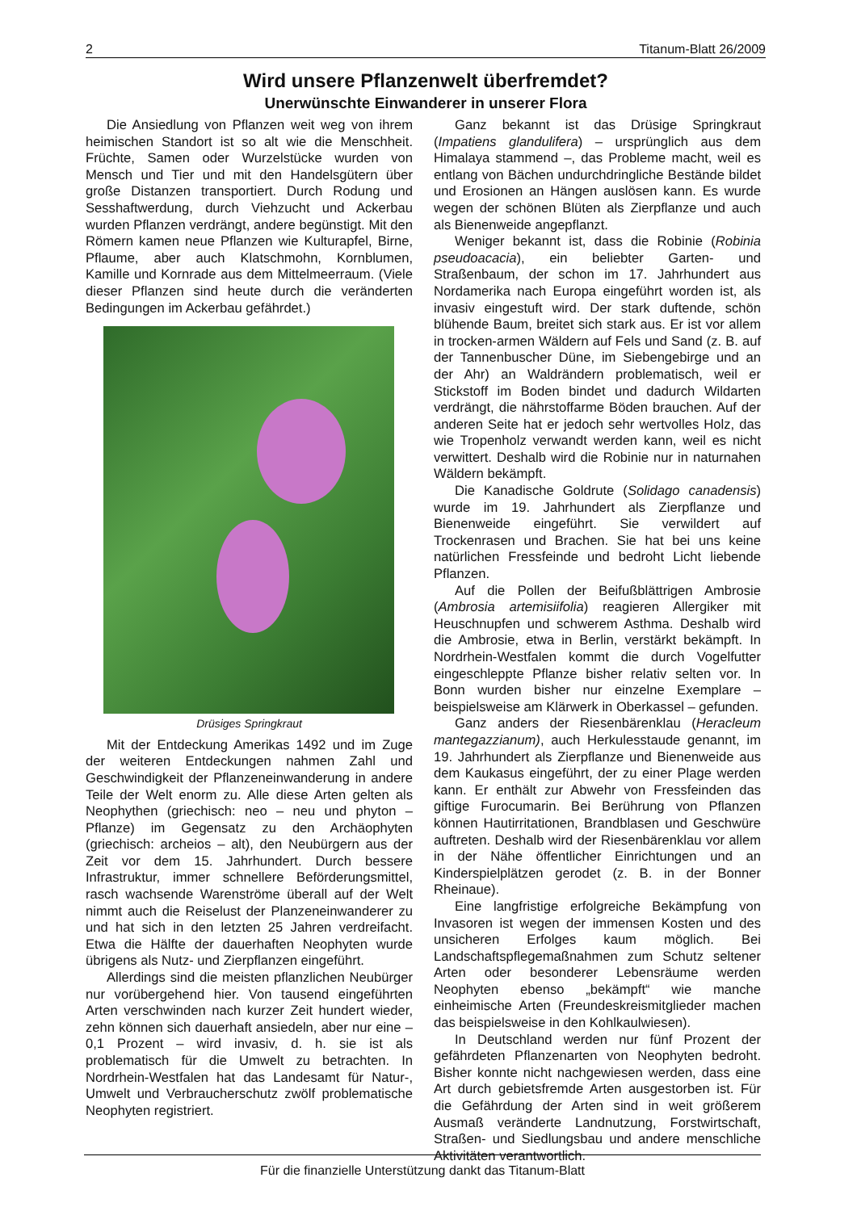2 Titanum-Blatt 26/2009
Wird unsere Pflanzenwelt überfremdet?
Unerwünschte Einwanderer in unserer Flora
Die Ansiedlung von Pflanzen weit weg von ihrem heimischen Standort ist so alt wie die Menschheit. Früchte, Samen oder Wurzelstücke wurden von Mensch und Tier und mit den Handelsgütern über große Distanzen transportiert. Durch Rodung und Sesshaftwerdung, durch Viehzucht und Ackerbau wurden Pflanzen verdrängt, andere begünstigt. Mit den Römern kamen neue Pflanzen wie Kulturapfel, Birne, Pflaume, aber auch Klatschmohn, Kornblumen, Kamille und Kornrade aus dem Mittelmeerraum. (Viele dieser Pflanzen sind heute durch die veränderten Bedingungen im Ackerbau gefährdet.)
Drüsiges Springkraut
Mit der Entdeckung Amerikas 1492 und im Zuge der weiteren Entdeckungen nahmen Zahl und Geschwindigkeit der Pflanzeneinwanderung in andere Teile der Welt enorm zu. Alle diese Arten gelten als Neophythen (griechisch: neo – neu und phyton – Pflanze) im Gegensatz zu den Archäophyten (griechisch: archeios – alt), den Neubürgern aus der Zeit vor dem 15. Jahrhundert. Durch bessere Infrastruktur, immer schnellere Beförderungsmittel, rasch wachsende Warenströme überall auf der Welt nimmt auch die Reiselust der Planzeneinwanderer zu und hat sich in den letzten 25 Jahren verdreifacht. Etwa die Hälfte der dauerhaften Neophyten wurde übrigens als Nutz- und Zierpflanzen eingeführt.
Allerdings sind die meisten pflanzlichen Neubürger nur vorübergehend hier. Von tausend eingeführten Arten verschwinden nach kurzer Zeit hundert wieder, zehn können sich dauerhaft ansiedeln, aber nur eine – 0,1 Prozent – wird invasiv, d. h. sie ist als problematisch für die Umwelt zu betrachten. In Nordrhein-Westfalen hat das Landesamt für Natur-, Umwelt und Verbraucherschutz zwölf problematische Neophyten registriert.
Ganz bekannt ist das Drüsige Springkraut (Impatiens glandulifera) – ursprünglich aus dem Himalaya stammend –, das Probleme macht, weil es entlang von Bächen undurchdringliche Bestände bildet und Erosionen an Hängen auslösen kann. Es wurde wegen der schönen Blüten als Zierpflanze und auch als Bienenweide angepflanzt.
Weniger bekannt ist, dass die Robinie (Robinia pseudoacacia), ein beliebter Garten- und Straßenbaum, der schon im 17. Jahrhundert aus Nordamerika nach Europa eingeführt worden ist, als invasiv eingestuft wird. Der stark duftende, schön blühende Baum, breitet sich stark aus. Er ist vor allem in trocken-armen Wäldern auf Fels und Sand (z. B. auf der Tannenbuscher Düne, im Siebengebirge und an der Ahr) an Waldrändern problematisch, weil er Stickstoff im Boden bindet und dadurch Wildarten verdrängt, die nährstoffarme Böden brauchen. Auf der anderen Seite hat er jedoch sehr wertvolles Holz, das wie Tropenholz verwandt werden kann, weil es nicht verwittert. Deshalb wird die Robinie nur in naturnahen Wäldern bekämpft.
Die Kanadische Goldrute (Solidago canadensis) wurde im 19. Jahrhundert als Zierpflanze und Bienenweide eingeführt. Sie verwildert auf Trockenrasen und Brachen. Sie hat bei uns keine natürlichen Fressfeinde und bedroht Licht liebende Pflanzen.
Auf die Pollen der Beifußblättrigen Ambrosie (Ambrosia artemisiifolia) reagieren Allergiker mit Heuschnupfen und schwerem Asthma. Deshalb wird die Ambrosie, etwa in Berlin, verstärkt bekämpft. In Nordrhein-Westfalen kommt die durch Vogelfutter eingeschleppte Pflanze bisher relativ selten vor. In Bonn wurden bisher nur einzelne Exemplare – beispielsweise am Klärwerk in Oberkassel – gefunden.
Ganz anders der Riesenbärenklau (Heracleum mantegazzianum), auch Herkulesstaude genannt, im 19. Jahrhundert als Zierpflanze und Bienenweide aus dem Kaukasus eingeführt, der zu einer Plage werden kann. Er enthält zur Abwehr von Fressfeinden das giftige Furocumarin. Bei Berührung von Pflanzen können Hautirritationen, Brandblasen und Geschwüre auftreten. Deshalb wird der Riesenbärenklau vor allem in der Nähe öffentlicher Einrichtungen und an Kinderspielplätzen gerodet (z. B. in der Bonner Rheinaue).
Eine langfristige erfolgreiche Bekämpfung von Invasoren ist wegen der immensen Kosten und des unsicheren Erfolges kaum möglich. Bei Landschaftspflegemaßnahmen zum Schutz seltener Arten oder besonderer Lebensräume werden Neophyten ebenso „bekämpft“ wie manche einheimische Arten (Freundeskreismitglieder machen das beispielsweise in den Kohlkaulwiesen).
In Deutschland werden nur fünf Prozent der gefährdeten Pflanzenarten von Neophyten bedroht. Bisher konnte nicht nachgewiesen werden, dass eine Art durch gebietsfremde Arten ausgestorben ist. Für die Gefährdung der Arten sind in weit größerem Ausmaß veränderte Landnutzung, Forstwirtschaft, Straßen- und Siedlungsbau und andere menschliche Aktivitäten verantwortlich.
Für die finanzielle Unterstützung dankt das Titanum-Blatt